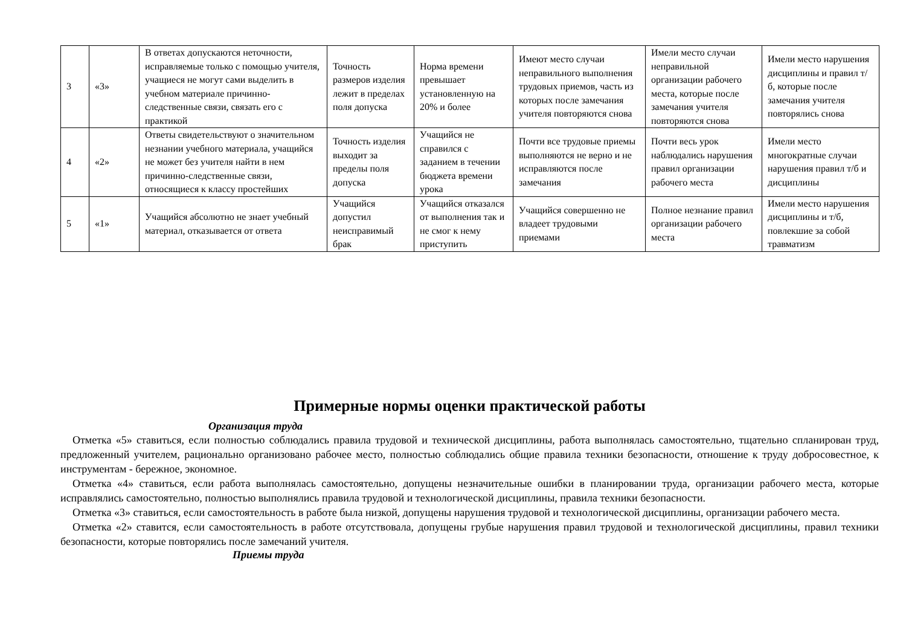| 3 | «3» | В ответах допускаются неточности, исправляемые только с помощью учителя, учащиеся не могут сами выделить в учебном материале причинно-следственные связи, связать его с практикой | Точность размеров изделия лежит в пределах поля допуска | Норма времени превышает установленную на 20% и более | Имеют место случаи неправильного выполнения трудовых приемов, часть из которых после замечания учителя повторяются снова | Имели место случаи неправильной организации рабочего места, которые после замечания учителя повторяются снова | Имели место нарушения дисциплины и правил т/б, которые после замечания учителя повторялись снова |
| 4 | «2» | Ответы свидетельствуют о значительном незнании учебного материала, учащийся не может без учителя найти в нем причинно-следственные связи, относящиеся к классу простейших | Точность изделия выходит за пределы поля допуска | Учащийся не справился с заданием в течении бюджета времени урока | Почти все трудовые приемы выполняются не верно и не исправляются после замечания | Почти весь урок наблюдались нарушения правил организации рабочего места | Имели место многократные случаи нарушения правил т/б и дисциплины |
| 5 | «1» | Учащийся абсолютно не знает учебный материал, отказывается от ответа | Учащийся допустил неисправимый брак | Учащийся отказался от выполнения так и не смог к нему приступить | Учащийся совершенно не владеет трудовыми приемами | Полное незнание правил организации рабочего места | Имели место нарушения дисциплины и т/б, повлекшие за собой травматизм |
Примерные нормы оценки практической работы
Организация труда
Отметка «5» ставиться, если полностью соблюдались правила трудовой и технической дисциплины, работа выполнялась самостоятельно, тщательно спланирован труд, предложенный учителем, рационально организовано рабочее место, полностью соблюдались общие правила техники безопасности, отношение к труду добросовестное, к инструментам - бережное, экономное.
Отметка «4» ставиться, если работа выполнялась самостоятельно, допущены незначительные ошибки в планировании труда, организации рабочего места, которые исправлялись самостоятельно, полностью выполнялись правила трудовой и технологической дисциплины, правила техники безопасности.
Отметка «3» ставиться, если самостоятельность в работе была низкой, допущены нарушения трудовой и технологической дисциплины, организации рабочего места.
Отметка «2» ставится, если самостоятельность в работе отсутствовала, допущены грубые нарушения правил трудовой и технологической дисциплины, правил техники безопасности, которые повторялись после замечаний учителя.
Приемы труда